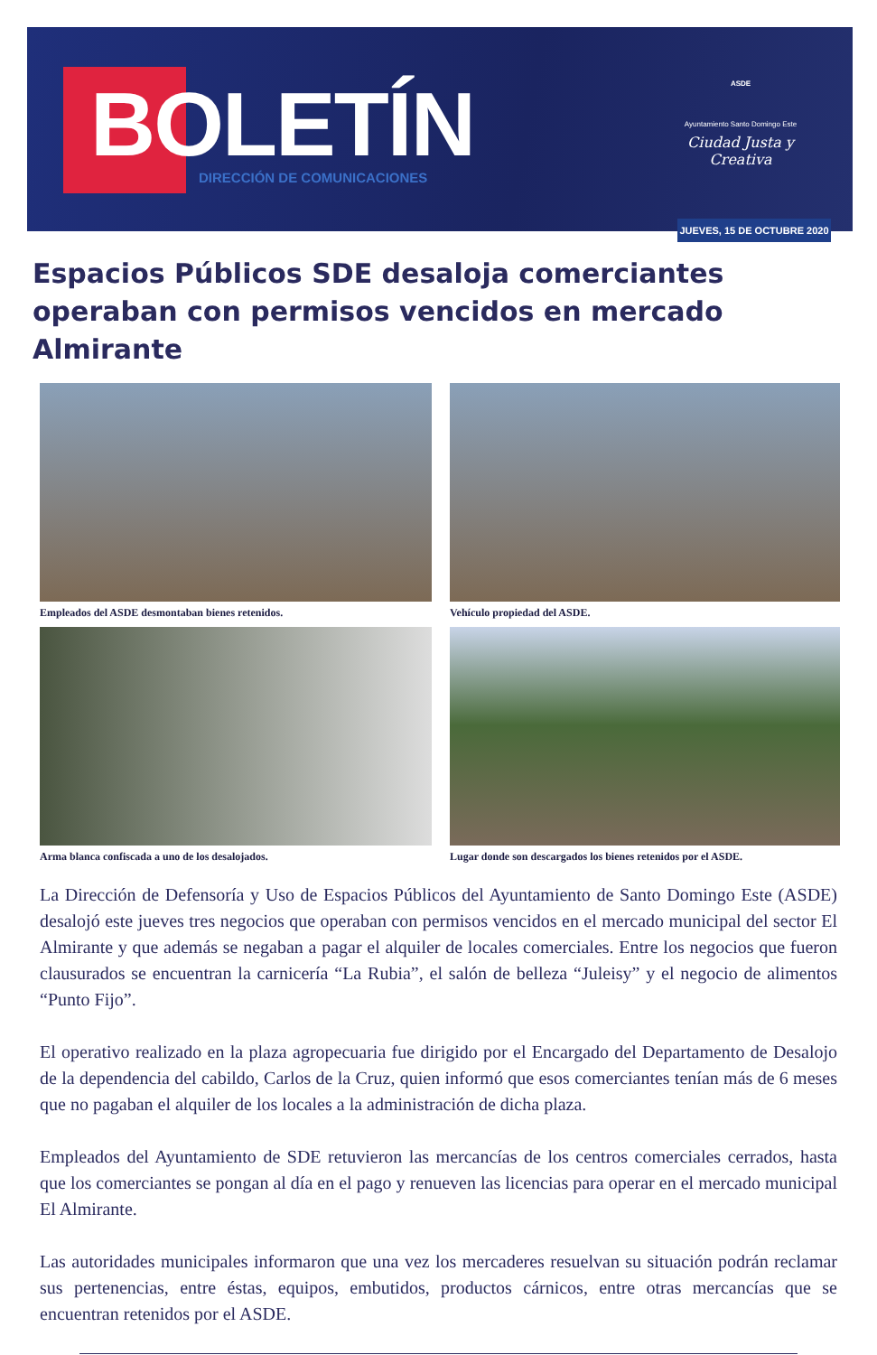BOLETÍN DIRECCIÓN DE COMUNICACIONES
ASDE
Ayuntamiento Santo Domingo Este
Ciudad Justa y Creativa
JUEVES, 15 DE OCTUBRE 2020
Espacios Públicos SDE desaloja comerciantes operaban con permisos vencidos en mercado Almirante
Empleados del ASDE desmontaban bienes retenidos.
Vehículo propiedad del ASDE.
Arma blanca confiscada a uno de los desalojados.
Lugar donde son descargados los bienes retenidos por el ASDE.
La Dirección de Defensoría y Uso de Espacios Públicos del Ayuntamiento de Santo Domingo Este (ASDE) desalojó este jueves tres negocios que operaban con permisos vencidos en el mercado municipal del sector El Almirante y que además se negaban a pagar el alquiler de locales comerciales. Entre los negocios que fueron clausurados se encuentran la carnicería “La Rubia”, el salón de belleza “Juleisy” y el negocio de alimentos “Punto Fijo”.
El operativo realizado en la plaza agropecuaria fue dirigido por el Encargado del Departamento de Desalojo de la dependencia del cabildo, Carlos de la Cruz, quien informó que esos comerciantes tenían más de 6 meses que no pagaban el alquiler de los locales a la administración de dicha plaza.
Empleados del Ayuntamiento de SDE retuvieron las mercancías de los centros comerciales cerrados, hasta que los comerciantes se pongan al día en el pago y renueven las licencias para operar en el mercado municipal El Almirante.
Las autoridades municipales informaron que una vez los mercaderes resuelvan su situación podrán reclamar sus pertenencias, entre éstas, equipos, embutidos, productos cárnicos, entre otras mercancías que se encuentran retenidos por el ASDE.